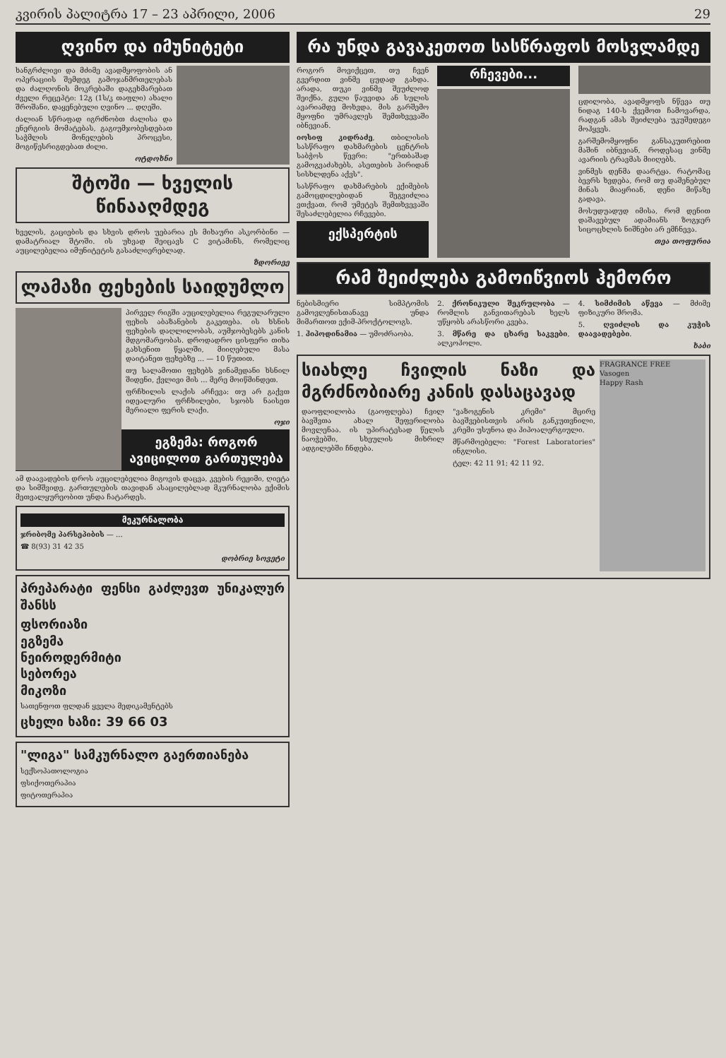კვირის პალიტრა 17 – 23 აპრილი, 2006 29
ღვინო და იმუნიტეტი
ხანგრძლივი და მძიმე ავადმყოფობის ან ოპერაციის შემდეგ გამოჯანმრთელებას და ძალღონის მოკრებაში დაგეხმარებათ ძველი რეცეპტი: 12გ (1ს/კ თაფლი) ახალი შროშანი, დაყენებული ღვინო ... დღეში.
ძალიან სწრაფად იგრძნობთ ძალისა და ენერგიის მომატებას, გაგიუმჯობესდებათ საჭმლის მონელების პროცესი, მოგიწესრიგდებათ ძილი.
ოტდოხნი
შტოში — ხველის წინააღმდეგ
ხველის, გაციების და სხვის დროს უებარია ეს მიხაური ასკორბინი — დამატრიალ შტოში. ის უხვად შეიცავს C ვიტამინს, რომელიც აუცილებელია იმუნიტეტის გასაძლიერებლად.
ზდორიეე
ლამაზი ფეხების საიდუმლო
პირველ რიგში აუცილებელია რეგულარული ფეხის აბაზანების გაკეთება. ის ხსნის ფეხების დაღლილობას, აუმჯობესებს კანის მდგომარეობას. დროდადრო ცისფერი თიხა გახსენით წყალში, მიიღებული მასა დაიტანეთ ფეხებზე ... — 10 წუთით.
თუ სალამოთი ფეხებს ვინამედანი ხსნილ შიდენი, ქვლივი მის ... მერე მოიწმინდეთ.
ფრჩხილის ლაქის არჩევა: თუ არ გაქვთ იდეალური ფრჩხილები, სჯობს ნაისეთ მერიალი ფერის ლაქი.
ოჯი
ეგზემა: როგორ ავიცილოთ გართულება
ამ დაავადების დროს აუცილებელია მიგოვის დაცვა, კვების რეჟიმი, ღიეტა და სიმშვიდე. გართულების თავიდან ასაცილებლად მკურნალობა ექიმის მეთვალყურეობით უნდა ჩატარდეს.
მეკურნალობა
ჯრიბომე პარსეპიბის — ...
☎ 8(93) 31 42 35
დობრიე სოვეტი
პრეპარატი ფენსი გაძლევთ უნიკალურ შანსს
ფსორიაზი
ეგზემა
ნეიროდერმიტი
სებორეა
მიკოზი
სათენფოთ ფლდან ყველა მედიკამენტებს
ცხელი ხაზი: 39 66 03
"ლიგა" სამკურნალო გაერთიანება
სექსოპათოლოგია
ფსიქოთერაპია
ფიტოთერაპია
რა უნდა გავაკეთოთ სასწრაფოს მოსვლამდე
როგორ მოვიქცეთ, თუ ჩვენ გვერდით ვინმე ცუდად გახდა. არადა, თუკი ვინმე შეუძლოდ შეიქნა, გული წაუვიდა ან სულის ავარიამდე მოხვდა, მის გარშემო მყოფნი უმრავლეს შემთხვევაში იბნევიან.
იოსიფ კიდრაძე, თბილისის სასწრაფო დახმარების ცენტრის საბჭოს წევრი: "ერთბაშად გამოგვაძახებს, ასეთების პირიდან სისხლდენა აქვს".
სასწრაფო დახმარების ექიმების გამოცდილებიდან შეგვიძლია ვთქვათ, რომ უმეტეს შემთხვევაში შესაძლებელია რჩევები.
ექსპერტის რჩევები...
ცდილობა, ავადმყოფს ნწევა თუ ნიდაგ 140-ს ქვემოთ ჩამოვარდა, რადგან ამას შეიძლება უკუშედეგი მოჰყვეს.
გარშემომყოფნი განსაკუთრებით მაშინ იბნევიან, როდესაც ვინმე ავარიის ტრავმას მიიღებს.
ვინმეს დენმა დაარტყა. რატომაც ბევრს ხვდება, რომ თუ დაშენებულ მინას მიაყრიან, დენი მიწაზე გადავა.
მოსუდუადუდ იმისა, რომ დენით დაშავებულ ადამიანს ზოგჯერ სიცოცხლის ნიშნები არ ემჩნევა.
თეა თოფურია
რამ შეიძლება გამოიწვიოს ჰემორო
ნებისმიერი სიმპტომის გამოვლენისთანავე უნდა მიმართოთ ექიმ-პროქტოლოგს.
1. ჰიპოდინამია — უმოძრაობა.
2. ქრონიკული შეკრულობა — რომლის განვითარებას ხელს უწყობს არასწორი კვება.
3. მწარე და ცხარე საკვები, ალკოჰოლი.
4. სიმძიმის აწევა — მძიმე ფიზიკური შრომა.
5. ღვიძლის და კუჭის დაავადებები.
ხაბი
FRAGRANCE FREE
Vasogen
Happy Rash
სიახლე ჩვილის ნაზი და მგრძნობიარე კანის დასაცავად
დაოფლილობა (გაოფლება) ჩვილ ბავშვთა ახალ შეფერილობა მოვლენაა. ის უპირატესად წელის ნაოჭებში, სხეულის მიხრილ ადგილებში ჩნდება.
"ვაზოგენის კრემი" მცირე ბავშვებისთვის არის განკუთვნილი, კრემი უსუნოა და ჰიპოალერგიული.
მწარმოებელი: "Forest Laboratories" ინგლისი.
ტელ: 42 11 91; 42 11 92.